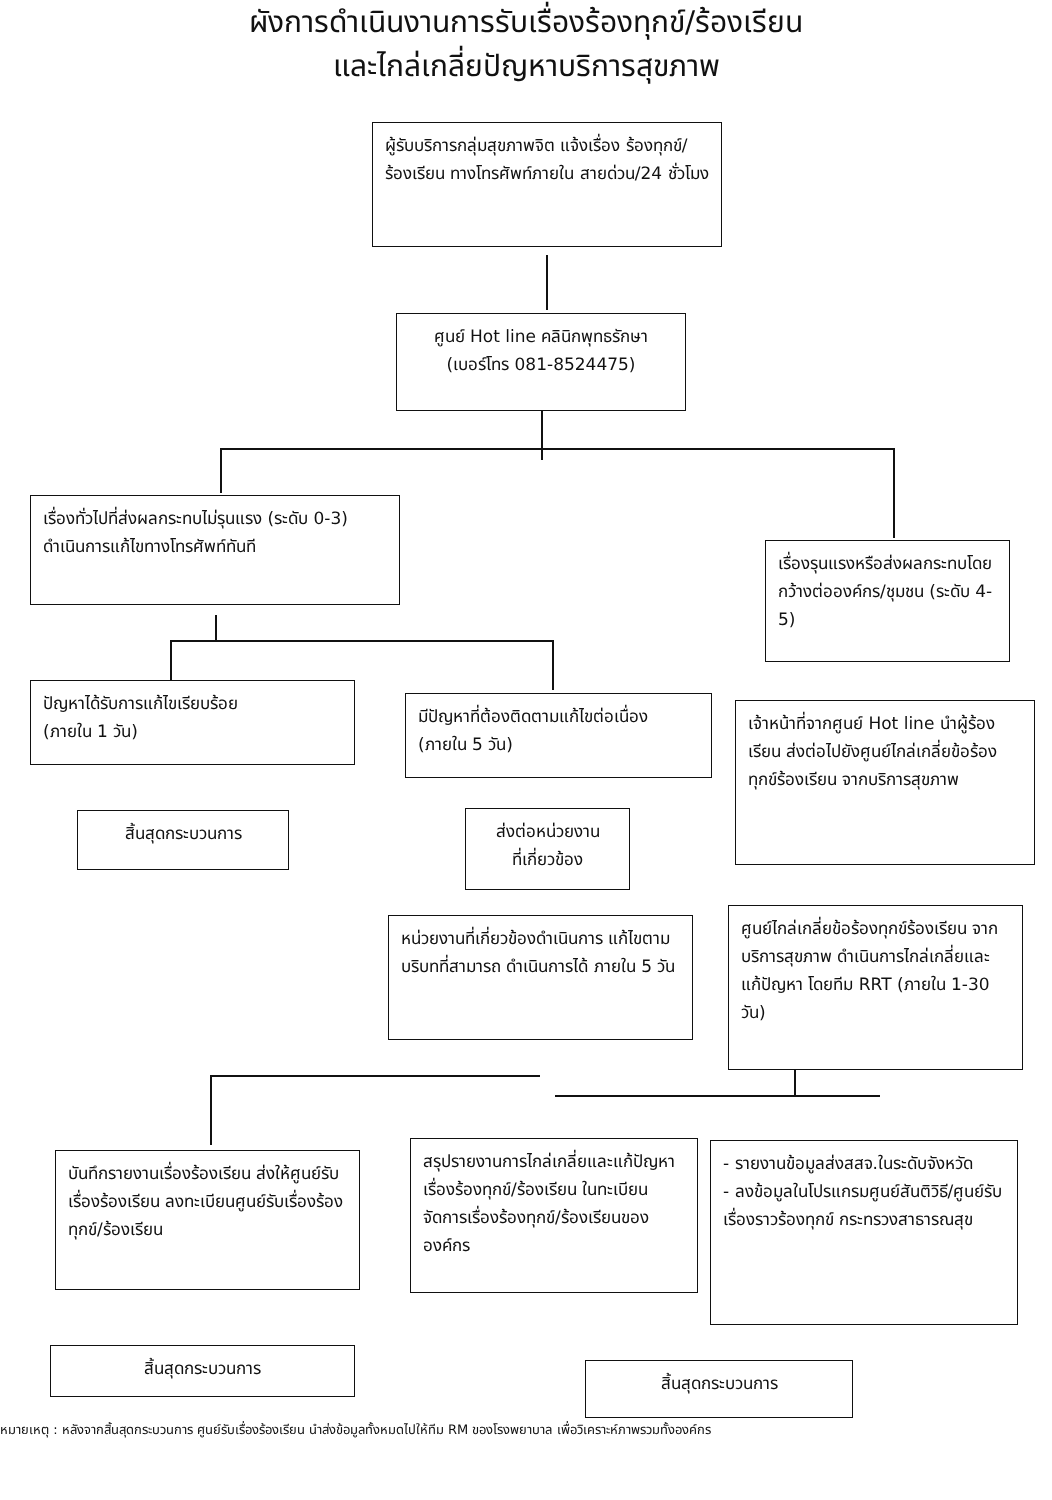ผังการดำเนินงานการรับเรื่องร้องทุกข์/ร้องเรียน
และไกล่เกลี่ยปัญหาบริการสุขภาพ
ผู้รับบริการกลุ่มสุขภาพจิต แจ้งเรื่อง ร้องทุกข์/ร้องเรียน ทางโทรศัพท์ภายใน สายด่วน/24 ชั่วโมง
ศูนย์ Hot line คลินิกพุทธรักษา
(เบอร์โทร 081-8524475)
เรื่องทั่วไปที่ส่งผลกระทบไม่รุนแรง (ระดับ 0-3) ดำเนินการแก้ไขทางโทรศัพท์ทันที
เรื่องรุนแรงหรือส่งผลกระทบโดยกว้างต่อองค์กร/ชุมชน (ระดับ 4-5)
ปัญหาได้รับการแก้ไขเรียบร้อย
(ภายใน 1 วัน)
มีปัญหาที่ต้องติดตามแก้ไขต่อเนื่อง (ภายใน 5 วัน)
เจ้าหน้าที่จากศูนย์ Hot line นำผู้ร้องเรียน ส่งต่อไปยังศูนย์ไกล่เกลี่ยข้อร้องทุกข์ร้องเรียน จากบริการสุขภาพ
สิ้นสุดกระบวนการ
ส่งต่อหน่วยงาน
ที่เกี่ยวข้อง
หน่วยงานที่เกี่ยวข้องดำเนินการ แก้ไขตามบริบทที่สามารถ ดำเนินการได้ ภายใน 5 วัน
ศูนย์ไกล่เกลี่ยข้อร้องทุกข์ร้องเรียน จากบริการสุขภาพ ดำเนินการไกล่เกลี่ยและแก้ปัญหา โดยทีม RRT (ภายใน 1-30 วัน)
บันทึกรายงานเรื่องร้องเรียน ส่งให้ศูนย์รับเรื่องร้องเรียน ลงทะเบียนศูนย์รับเรื่องร้องทุกข์/ร้องเรียน
สรุปรายงานการไกล่เกลี่ยและแก้ปัญหาเรื่องร้องทุกข์/ร้องเรียน ในทะเบียนจัดการเรื่องร้องทุกข์/ร้องเรียนขององค์กร
- รายงานข้อมูลส่งสสจ.ในระดับจังหวัด
- ลงข้อมูลในโปรแกรมศูนย์สันติวิธี/ศูนย์รับเรื่องราวร้องทุกข์ กระทรวงสาธารณสุข
สิ้นสุดกระบวนการ
สิ้นสุดกระบวนการ
หมายเหตุ : หลังจากสิ้นสุดกระบวนการ ศูนย์รับเรื่องร้องเรียน นำส่งข้อมูลทั้งหมดไปให้ทีม RM ของโรงพยาบาล เพื่อวิเคราะห์ภาพรวมทั้งองค์กร